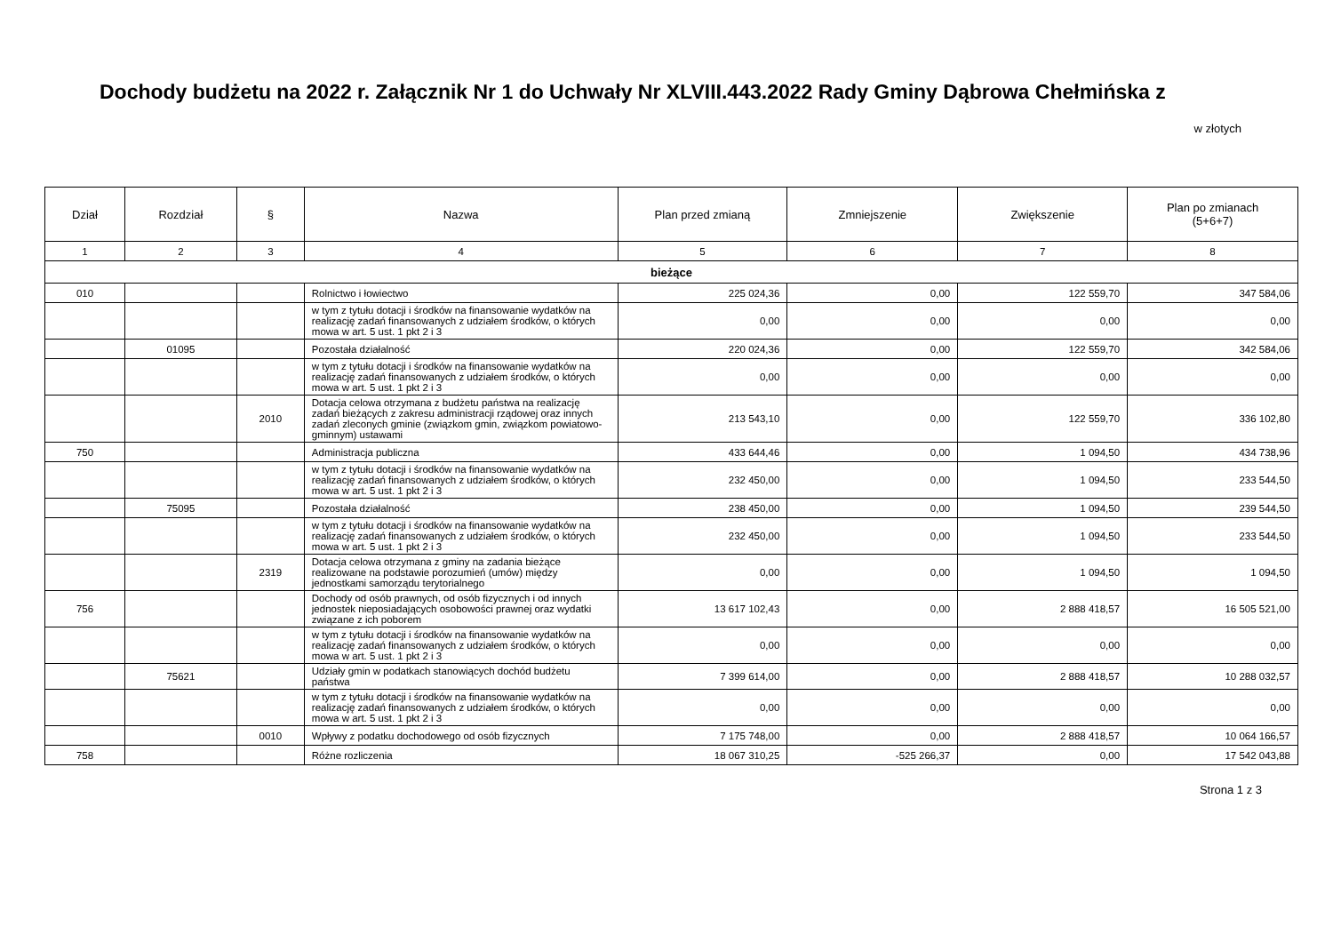Dochody budżetu na 2022 r. Załącznik Nr 1 do Uchwały Nr XLVIII.443.2022 Rady Gminy Dąbrowa Chełmińska z
w złotych
| Dział | Rozdział | § | Nazwa | Plan przed zmianą | Zmniejszenie | Zwiększenie | Plan po zmianach (5+6+7) |
| --- | --- | --- | --- | --- | --- | --- | --- |
| 1 | 2 | 3 | 4 | 5 | 6 | 7 | 8 |
| bieżące | | | | | | | |
| 010 | | | Rolnictwo i łowiectwo | 225 024,36 | 0,00 | 122 559,70 | 347 584,06 |
| | | | w tym z tytułu dotacji i środków na finansowanie wydatków na realizację zadań finansowanych z udziałem środków, o których mowa w art. 5 ust. 1 pkt 2 i 3 | 0,00 | 0,00 | 0,00 | 0,00 |
| | 01095 | | Pozostała działalność | 220 024,36 | 0,00 | 122 559,70 | 342 584,06 |
| | | | w tym z tytułu dotacji i środków na finansowanie wydatków na realizację zadań finansowanych z udziałem środków, o których mowa w art. 5 ust. 1 pkt 2 i 3 | 0,00 | 0,00 | 0,00 | 0,00 |
| | | 2010 | Dotacja celowa otrzymana z budżetu państwa na realizację zadań bieżących z zakresu administracji rządowej oraz innych zadań zleconych gminie (związkom gmin, związkom powiatowo-gminnym) ustawami | 213 543,10 | 0,00 | 122 559,70 | 336 102,80 |
| 750 | | | Administracja publiczna | 433 644,46 | 0,00 | 1 094,50 | 434 738,96 |
| | | | w tym z tytułu dotacji i środków na finansowanie wydatków na realizację zadań finansowanych z udziałem środków, o których mowa w art. 5 ust. 1 pkt 2 i 3 | 232 450,00 | 0,00 | 1 094,50 | 233 544,50 |
| | 75095 | | Pozostała działalność | 238 450,00 | 0,00 | 1 094,50 | 239 544,50 |
| | | | w tym z tytułu dotacji i środków na finansowanie wydatków na realizację zadań finansowanych z udziałem środków, o których mowa w art. 5 ust. 1 pkt 2 i 3 | 232 450,00 | 0,00 | 1 094,50 | 233 544,50 |
| | | 2319 | Dotacja celowa otrzymana z gminy na zadania bieżące realizowane na podstawie porozumień (umów) między jednostkami samorządu terytorialnego | 0,00 | 0,00 | 1 094,50 | 1 094,50 |
| 756 | | | Dochody od osób prawnych, od osób fizycznych i od innych jednostek nieposiadających osobowości prawnej oraz wydatki związane z ich poborem | 13 617 102,43 | 0,00 | 2 888 418,57 | 16 505 521,00 |
| | | | w tym z tytułu dotacji i środków na finansowanie wydatków na realizację zadań finansowanych z udziałem środków, o których mowa w art. 5 ust. 1 pkt 2 i 3 | 0,00 | 0,00 | 0,00 | 0,00 |
| | 75621 | | Udziały gmin w podatkach stanowiących dochód budżetu państwa | 7 399 614,00 | 0,00 | 2 888 418,57 | 10 288 032,57 |
| | | | w tym z tytułu dotacji i środków na finansowanie wydatków na realizację zadań finansowanych z udziałem środków, o których mowa w art. 5 ust. 1 pkt 2 i 3 | 0,00 | 0,00 | 0,00 | 0,00 |
| | | 0010 | Wpływy z podatku dochodowego od osób fizycznych | 7 175 748,00 | 0,00 | 2 888 418,57 | 10 064 166,57 |
| 758 | | | Różne rozliczenia | 18 067 310,25 | -525 266,37 | 0,00 | 17 542 043,88 |
Strona 1 z 3